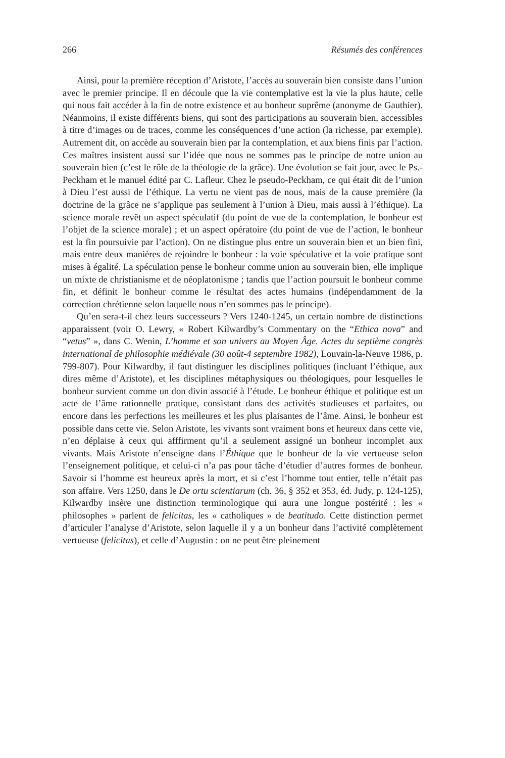266 Résumés des conférences
Ainsi, pour la première réception d’Aristote, l’accès au souverain bien consiste dans l’union avec le premier principe. Il en découle que la vie contemplative est la vie la plus haute, celle qui nous fait accéder à la fin de notre existence et au bonheur suprême (anonyme de Gauthier). Néanmoins, il existe différents biens, qui sont des participations au souverain bien, accessibles à titre d’images ou de traces, comme les conséquences d’une action (la richesse, par exemple). Autrement dit, on accède au souverain bien par la contemplation, et aux biens finis par l’action. Ces maîtres insistent aussi sur l’idée que nous ne sommes pas le principe de notre union au souverain bien (c’est le rôle de la théologie de la grâce). Une évolution se fait jour, avec le Ps.-Peckham et le manuel édité par C. Lafleur. Chez le pseudo-Peckham, ce qui était dit de l’union à Dieu l’est aussi de l’éthique. La vertu ne vient pas de nous, mais de la cause première (la doctrine de la grâce ne s’applique pas seulement à l’union à Dieu, mais aussi à l’éthique). La science morale revêt un aspect spéculatif (du point de vue de la contemplation, le bonheur est l’objet de la science morale) ; et un aspect opératoire (du point de vue de l’action, le bonheur est la fin poursuivie par l’action). On ne distingue plus entre un souverain bien et un bien fini, mais entre deux manières de rejoindre le bonheur : la voie spéculative et la voie pratique sont mises à égalité. La spéculation pense le bonheur comme union au souverain bien, elle implique un mixte de christianisme et de néoplatonisme ; tandis que l’action poursuit le bonheur comme fin, et définit le bonheur comme le résultat des actes humains (indépendamment de la correction chrétienne selon laquelle nous n’en sommes pas le principe).
Qu’en sera-t-il chez leurs successeurs ? Vers 1240-1245, un certain nombre de distinctions apparaissent (voir O. Lewry, « Robert Kilwardby’s Commentary on the “Ethica nova” and “vetus” », dans C. Wenin, L’homme et son univers au Moyen Âge. Actes du septième congrès international de philosophie médiévale (30 août-4 septembre 1982), Louvain-la-Neuve 1986, p. 799-807). Pour Kilwardby, il faut distinguer les disciplines politiques (incluant l’éthique, aux dires même d’Aristote), et les disciplines métaphysiques ou théologiques, pour lesquelles le bonheur survient comme un don divin associé à l’étude. Le bonheur éthique et politique est un acte de l’âme rationnelle pratique, consistant dans des activités studieuses et parfaites, ou encore dans les perfections les meilleures et les plus plaisantes de l’âme. Ainsi, le bonheur est possible dans cette vie. Selon Aristote, les vivants sont vraiment bons et heureux dans cette vie, n’en déplaise à ceux qui afffirment qu’il a seulement assigné un bonheur incomplet aux vivants. Mais Aristote n’enseigne dans l’Éthique que le bonheur de la vie vertueuse selon l’enseignement politique, et celui-ci n’a pas pour tâche d’étudier d’autres formes de bonheur. Savoir si l’homme est heureux après la mort, et si c’est l’homme tout entier, telle n’était pas son affaire. Vers 1250, dans le De ortu scientiarum (ch. 36, § 352 et 353, éd. Judy, p. 124-125), Kilwardby insère une distinction terminologique qui aura une longue postérité : les « philosophes » parlent de felicitas, les « catholiques » de beatitudo. Cette distinction permet d’articuler l’analyse d’Aristote, selon laquelle il y a un bonheur dans l’activité complètement vertueuse (felicitas), et celle d’Augustin : on ne peut être pleinement